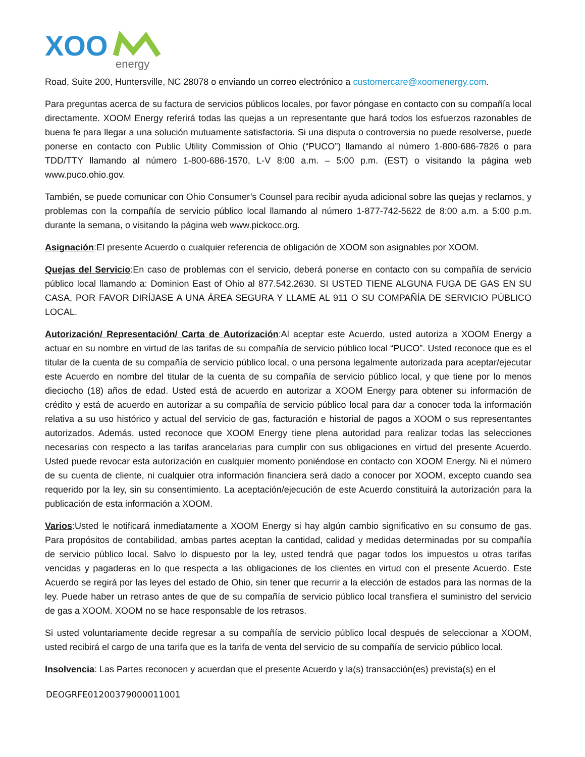XOO
energy
Road, Suite 200, Huntersville, NC 28078 o enviando un correo electrónico a customercare@xoomenergy.com.
Para preguntas acerca de su factura de servicios públicos locales, por favor póngase en contacto con su compañía local directamente. XOOM Energy referirá todas las quejas a un representante que hará todos los esfuerzos razonables de buena fe para llegar a una solución mutuamente satisfactoria. Si una disputa o controversia no puede resolverse, puede ponerse en contacto con Public Utility Commission of Ohio (“PUCO”) llamando al número 1-800-686-7826 o para TDD/TTY llamando al número 1-800-686-1570, L-V 8:00 a.m. – 5:00 p.m. (EST) o visitando la página web www.puco.ohio.gov.
También, se puede comunicar con Ohio Consumer’s Counsel para recibir ayuda adicional sobre las quejas y reclamos, y problemas con la compañía de servicio público local llamando al número 1-877-742-5622 de 8:00 a.m. a 5:00 p.m. durante la semana, o visitando la página web www.pickocc.org.
Asignación:El presente Acuerdo o cualquier referencia de obligación de XOOM son asignables por XOOM.
Quejas del Servicio:En caso de problemas con el servicio, deberá ponerse en contacto con su compañía de servicio público local llamando a: Dominion East of Ohio al 877.542.2630. SI USTED TIENE ALGUNA FUGA DE GAS EN SU CASA, POR FAVOR DIRÍJASE A UNA ÁREA SEGURA Y LLAME AL 911 O SU COMPAÑÍA DE SERVICIO PÚBLICO LOCAL.
Autorización/ Representación/ Carta de Autorización:Al aceptar este Acuerdo, usted autoriza a XOOM Energy a actuar en su nombre en virtud de las tarifas de su compañía de servicio público local “PUCO”. Usted reconoce que es el titular de la cuenta de su compañía de servicio público local, o una persona legalmente autorizada para aceptar/ejecutar este Acuerdo en nombre del titular de la cuenta de su compañía de servicio público local, y que tiene por lo menos dieciocho (18) años de edad. Usted está de acuerdo en autorizar a XOOM Energy para obtener su información de crédito y está de acuerdo en autorizar a su compañía de servicio público local para dar a conocer toda la información relativa a su uso histórico y actual del servicio de gas, facturación e historial de pagos a XOOM o sus representantes autorizados. Además, usted reconoce que XOOM Energy tiene plena autoridad para realizar todas las selecciones necesarias con respecto a las tarifas arancelarias para cumplir con sus obligaciones en virtud del presente Acuerdo. Usted puede revocar esta autorización en cualquier momento poniéndose en contacto con XOOM Energy. Ni el número de su cuenta de cliente, ni cualquier otra información financiera será dado a conocer por XOOM, excepto cuando sea requerido por la ley, sin su consentimiento. La aceptación/ejecución de este Acuerdo constituirá la autorización para la publicación de esta información a XOOM.
Varios:Usted le notificará inmediatamente a XOOM Energy si hay algún cambio significativo en su consumo de gas. Para propósitos de contabilidad, ambas partes aceptan la cantidad, calidad y medidas determinadas por su compañía de servicio público local. Salvo lo dispuesto por la ley, usted tendrá que pagar todos los impuestos u otras tarifas vencidas y pagaderas en lo que respecta a las obligaciones de los clientes en virtud con el presente Acuerdo. Este Acuerdo se regirá por las leyes del estado de Ohio, sin tener que recurrir a la elección de estados para las normas de la ley. Puede haber un retraso antes de que de su compañía de servicio público local transfiera el suministro del servicio de gas a XOOM. XOOM no se hace responsable de los retrasos.
Si usted voluntariamente decide regresar a su compañía de servicio público local después de seleccionar a XOOM, usted recibirá el cargo de una tarifa que es la tarifa de venta del servicio de su compañía de servicio público local.
Insolvencia: Las Partes reconocen y acuerdan que el presente Acuerdo y la(s) transacción(es) prevista(s) en el
DEOGRFE01200379000011001